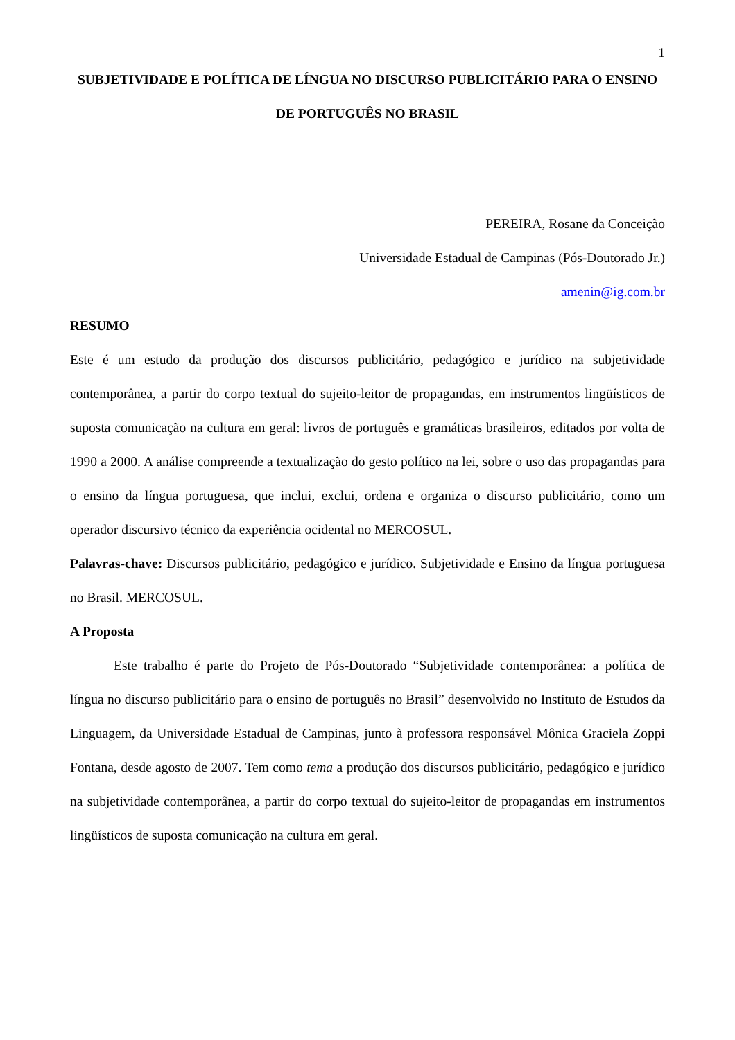1
SUBJETIVIDADE E POLÍTICA DE LÍNGUA NO DISCURSO PUBLICITÁRIO PARA O ENSINO DE PORTUGUÊS NO BRASIL
PEREIRA, Rosane da Conceição
Universidade Estadual de Campinas (Pós-Doutorado Jr.)
amenin@ig.com.br
RESUMO
Este é um estudo da produção dos discursos publicitário, pedagógico e jurídico na subjetividade contemporânea, a partir do corpo textual do sujeito-leitor de propagandas, em instrumentos lingüísticos de suposta comunicação na cultura em geral: livros de português e gramáticas brasileiros, editados por volta de 1990 a 2000. A análise compreende a textualização do gesto político na lei, sobre o uso das propagandas para o ensino da língua portuguesa, que inclui, exclui, ordena e organiza o discurso publicitário, como um operador discursivo técnico da experiência ocidental no MERCOSUL.
Palavras-chave: Discursos publicitário, pedagógico e jurídico. Subjetividade e Ensino da língua portuguesa no Brasil. MERCOSUL.
A Proposta
Este trabalho é parte do Projeto de Pós-Doutorado “Subjetividade contemporânea: a política de língua no discurso publicitário para o ensino de português no Brasil” desenvolvido no Instituto de Estudos da Linguagem, da Universidade Estadual de Campinas, junto à professora responsável Mônica Graciela Zoppi Fontana, desde agosto de 2007. Tem como tema a produção dos discursos publicitário, pedagógico e jurídico na subjetividade contemporânea, a partir do corpo textual do sujeito-leitor de propagandas em instrumentos lingüísticos de suposta comunicação na cultura em geral.